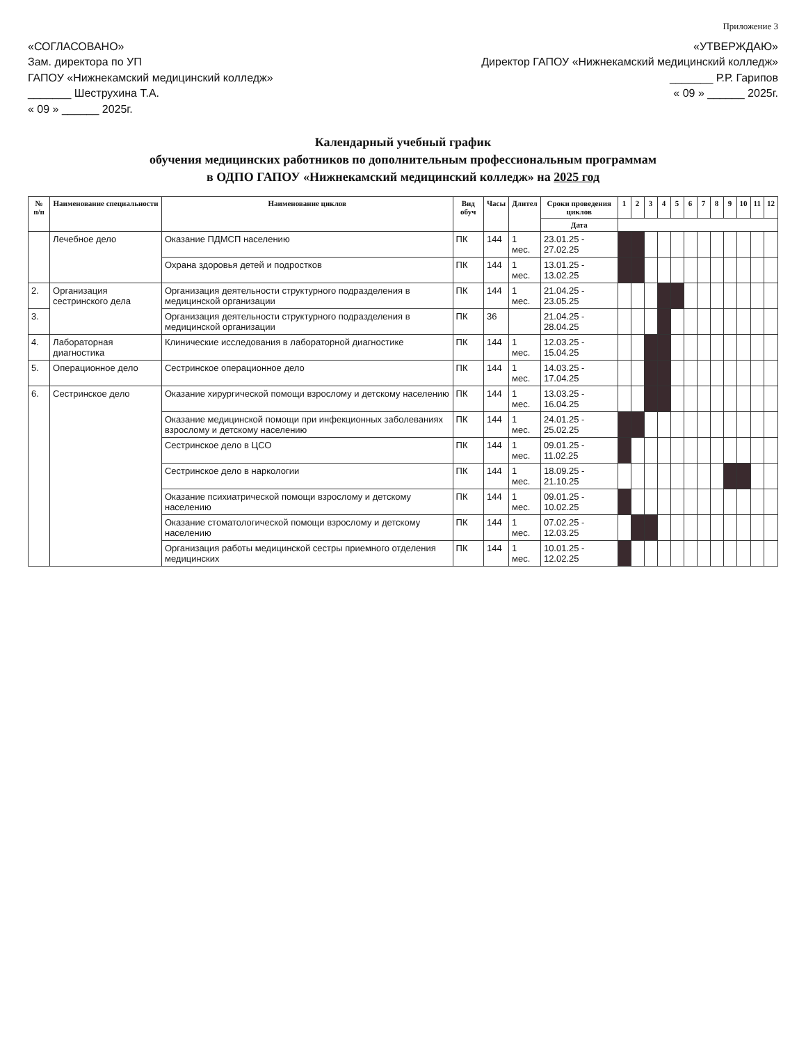Приложение 3
«СОГЛАСОВАНО»
Зам. директора по УП
ГАПОУ «Нижнекамский медицинский колледж»
_______ Шеструхина Т.А.
« 09 » ______ 2025г.
«УТВЕРЖДАЮ»
Директор ГАПОУ «Нижнекамский медицинский колледж»
_______ Р.Р. Гарипов
« 09 » ______ 2025г.
Календарный учебный график
обучения медицинских работников по дополнительным профессиональным программам
в ОДПО ГАПОУ «Нижнекамский медицинский колледж» на 2025 год
| № п/п | Наименование специальности | Наименование циклов | Вид обуч | Часы | Длител | Сроки проведения циклов | 1 | 2 | 3 | 4 | 5 | 6 | 7 | 8 | 9 | 10 | 11 | 12 |
| --- | --- | --- | --- | --- | --- | --- | --- | --- | --- | --- | --- | --- | --- | --- | --- | --- | --- | --- |
| | | | | | | Дата | | | | | | | | | | | | |
| | Лечебное дело | Оказание ПДМСП населению | ПК | 144 | 1 мес. | 23.01.25 - 27.02.25 | | | | | | | | | | | | |
| | | Охрана здоровья детей и подростков | ПК | 144 | 1 мес. | 13.01.25 - 13.02.25 | | | | | | | | | | | | |
| 2. | Организация сестринского дела | Организация деятельности структурного подразделения в медицинской организации | ПК | 144 | 1 мес. | 21.04.25 - 23.05.25 | | | | | | | | | | | | |
| 3. | | Организация деятельности структурного подразделения в медицинской организации | ПК | 36 | | 21.04.25 - 28.04.25 | | | | | | | | | | | | |
| 4. | Лабораторная диагностика | Клинические исследования в лабораторной диагностике | ПК | 144 | 1 мес. | 12.03.25 - 15.04.25 | | | | | | | | | | | | |
| 5. | Операционное дело | Сестринское операционное дело | ПК | 144 | 1 мес. | 14.03.25 - 17.04.25 | | | | | | | | | | | | |
| 6. | Сестринское дело | Оказание хирургической помощи взрослому и детскому населению | ПК | 144 | 1 мес. | 13.03.25 - 16.04.25 | | | | | | | | | | | | |
| | | Оказание медицинской помощи при инфекционных заболеваниях взрослому и детскому населению | ПК | 144 | 1 мес. | 24.01.25 - 25.02.25 | | | | | | | | | | | | |
| | | Сестринское дело в ЦСО | ПК | 144 | 1 мес. | 09.01.25 - 11.02.25 | | | | | | | | | | | | |
| | | Сестринское дело в наркологии | ПК | 144 | 1 мес. | 18.09.25 - 21.10.25 | | | | | | | | | | | | |
| | | Оказание психиатрической помощи взрослому и детскому населению | ПК | 144 | 1 мес. | 09.01.25 - 10.02.25 | | | | | | | | | | | | |
| | | Оказание стоматологической помощи взрослому и детскому населению | ПК | 144 | 1 мес. | 07.02.25 - 12.03.25 | | | | | | | | | | | | |
| | | Организация работы медицинской сестры приемного отделения медицинских | ПК | 144 | 1 мес. | 10.01.25 - 12.02.25 | | | | | | | | | | | | |